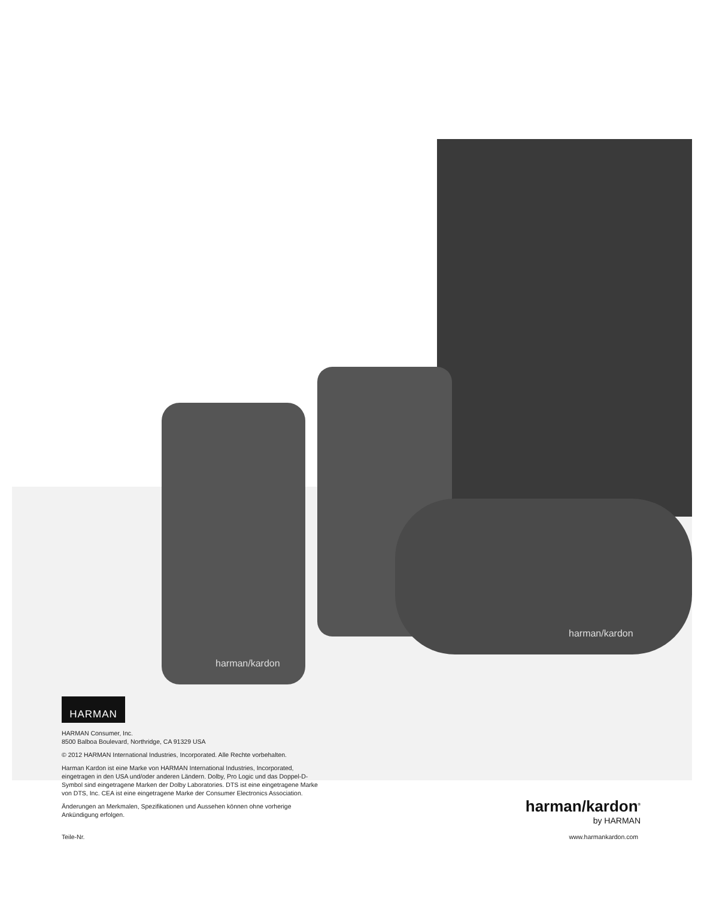harman/kardon
harman/kardon
HARMAN
HARMAN Consumer, Inc.
8500 Balboa Boulevard, Northridge, CA 91329 USA
© 2012 HARMAN International Industries, Incorporated. Alle Rechte vorbehalten.
Harman Kardon ist eine Marke von HARMAN International Industries, Incorporated, eingetragen in den USA und/oder anderen Ländern. Dolby, Pro Logic und das Doppel-D-Symbol sind eingetragene Marken der Dolby Laboratories. DTS ist eine eingetragene Marke von DTS, Inc. CEA ist eine eingetragene Marke der Consumer Electronics Association.
Änderungen an Merkmalen, Spezifikationen und Aussehen können ohne vorherige Ankündigung erfolgen.
Teile-Nr.
harman/kardon<sup>®</sup>
by HARMAN
www.harmankardon.com